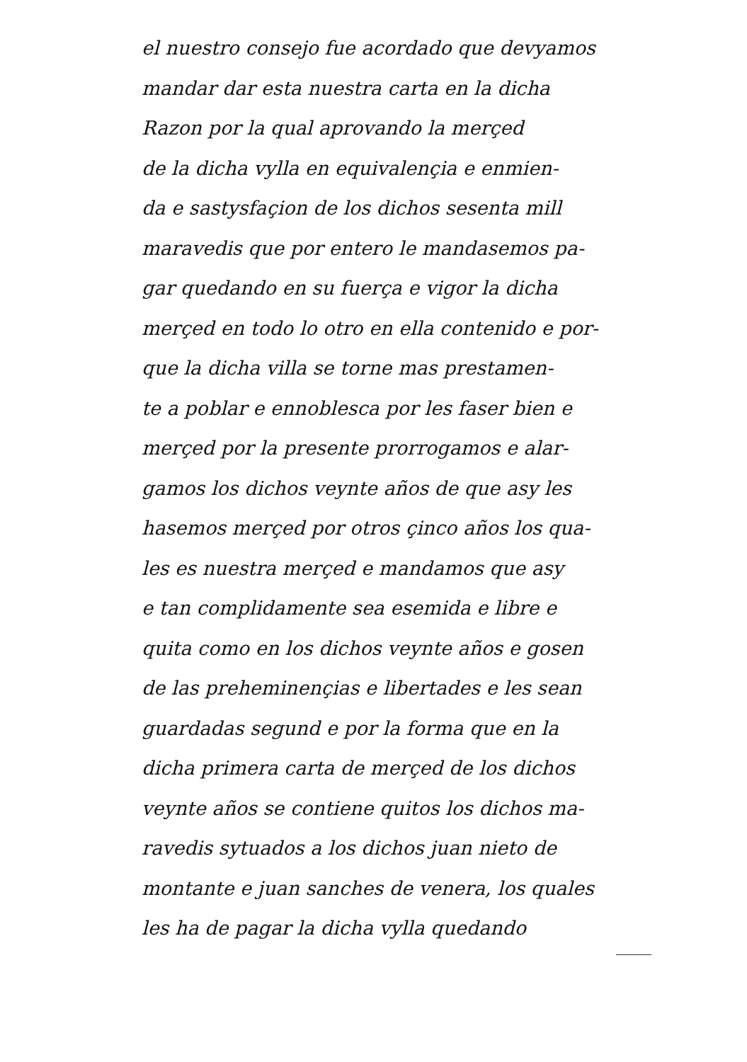el nuestro consejo fue acordado que devyamos
mandar dar esta nuestra carta en la dicha
Razon por la qual aprovando la merçed
de la dicha vylla en equivalençia e enmien-
da e sastysfaçion de los dichos sesenta mill
maravedis que por entero le mandasemos pa-
gar quedando en su fuerça e vigor la dicha
merçed en todo lo otro en ella contenido e por-
que la dicha villa se torne mas prestamen-
te a poblar e ennoblesca por les faser bien e
merçed por la presente prorrogamos e alar-
gamos los dichos veynte años de que asy les
hasemos merçed por otros çinco años los qua-
les es nuestra merçed e mandamos que asy
e tan complidamente sea esemida e libre e
quita como en los dichos veynte años e gosen
de las preheminençias e libertades e les sean
guardadas segund e por la forma que en la
dicha primera carta de merçed de los dichos
veynte años se contiene quitos los dichos ma-
ravedis sytuados a los dichos juan nieto de
montante e juan sanches de venera, los quales
les ha de pagar la dicha vylla quedando